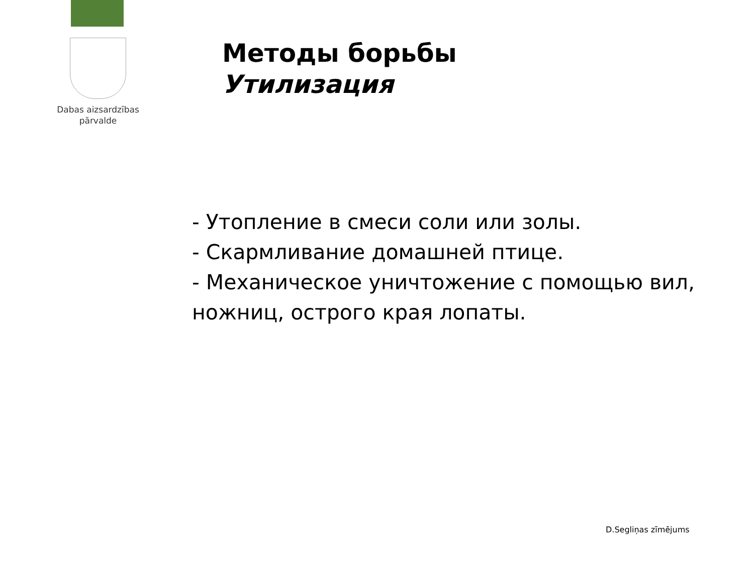Dabas aizsardzības
pārvalde
Методы борьбы
Утилизация
- Утопление в смеси соли или золы.
- Скармливание домашней птице.
- Механическое уничтожение с помощью вил, ножниц, острого края лопаты.
D.Segliņas zīmējums